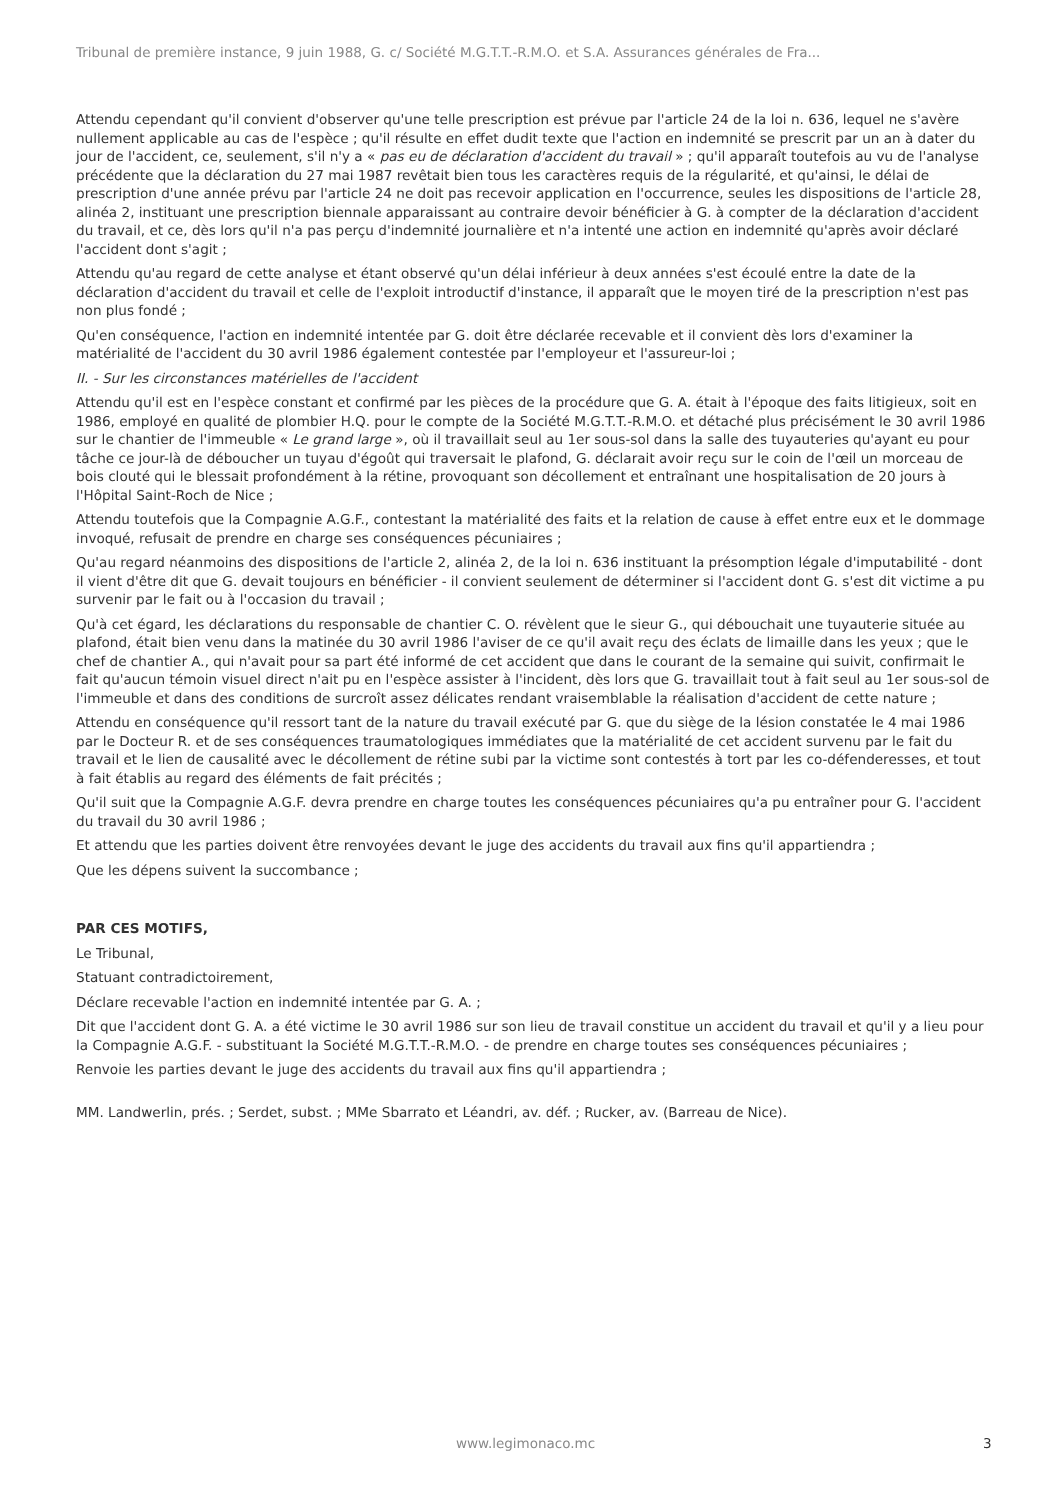Tribunal de première instance, 9 juin 1988, G. c/ Société M.G.T.T.-R.M.O. et S.A. Assurances générales de Fra...
Attendu cependant qu'il convient d'observer qu'une telle prescription est prévue par l'article 24 de la loi n. 636, lequel ne s'avère nullement applicable au cas de l'espèce ; qu'il résulte en effet dudit texte que l'action en indemnité se prescrit par un an à dater du jour de l'accident, ce, seulement, s'il n'y a « pas eu de déclaration d'accident du travail » ; qu'il apparaît toutefois au vu de l'analyse précédente que la déclaration du 27 mai 1987 revêtait bien tous les caractères requis de la régularité, et qu'ainsi, le délai de prescription d'une année prévu par l'article 24 ne doit pas recevoir application en l'occurrence, seules les dispositions de l'article 28, alinéa 2, instituant une prescription biennale apparaissant au contraire devoir bénéficier à G. à compter de la déclaration d'accident du travail, et ce, dès lors qu'il n'a pas perçu d'indemnité journalière et n'a intenté une action en indemnité qu'après avoir déclaré l'accident dont s'agit ;
Attendu qu'au regard de cette analyse et étant observé qu'un délai inférieur à deux années s'est écoulé entre la date de la déclaration d'accident du travail et celle de l'exploit introductif d'instance, il apparaît que le moyen tiré de la prescription n'est pas non plus fondé ;
Qu'en conséquence, l'action en indemnité intentée par G. doit être déclarée recevable et il convient dès lors d'examiner la matérialité de l'accident du 30 avril 1986 également contestée par l'employeur et l'assureur-loi ;
II. - Sur les circonstances matérielles de l'accident
Attendu qu'il est en l'espèce constant et confirmé par les pièces de la procédure que G. A. était à l'époque des faits litigieux, soit en 1986, employé en qualité de plombier H.Q. pour le compte de la Société M.G.T.T.-R.M.O. et détaché plus précisément le 30 avril 1986 sur le chantier de l'immeuble « Le grand large », où il travaillait seul au 1er sous-sol dans la salle des tuyauteries qu'ayant eu pour tâche ce jour-là de déboucher un tuyau d'égoût qui traversait le plafond, G. déclarait avoir reçu sur le coin de l'œil un morceau de bois clouté qui le blessait profondément à la rétine, provoquant son décollement et entraînant une hospitalisation de 20 jours à l'Hôpital Saint-Roch de Nice ;
Attendu toutefois que la Compagnie A.G.F., contestant la matérialité des faits et la relation de cause à effet entre eux et le dommage invoqué, refusait de prendre en charge ses conséquences pécuniaires ;
Qu'au regard néanmoins des dispositions de l'article 2, alinéa 2, de la loi n. 636 instituant la présomption légale d'imputabilité - dont il vient d'être dit que G. devait toujours en bénéficier - il convient seulement de déterminer si l'accident dont G. s'est dit victime a pu survenir par le fait ou à l'occasion du travail ;
Qu'à cet égard, les déclarations du responsable de chantier C. O. révèlent que le sieur G., qui débouchait une tuyauterie située au plafond, était bien venu dans la matinée du 30 avril 1986 l'aviser de ce qu'il avait reçu des éclats de limaille dans les yeux ; que le chef de chantier A., qui n'avait pour sa part été informé de cet accident que dans le courant de la semaine qui suivit, confirmait le fait qu'aucun témoin visuel direct n'ait pu en l'espèce assister à l'incident, dès lors que G. travaillait tout à fait seul au 1er sous-sol de l'immeuble et dans des conditions de surcroît assez délicates rendant vraisemblable la réalisation d'accident de cette nature ;
Attendu en conséquence qu'il ressort tant de la nature du travail exécuté par G. que du siège de la lésion constatée le 4 mai 1986 par le Docteur R. et de ses conséquences traumatologiques immédiates que la matérialité de cet accident survenu par le fait du travail et le lien de causalité avec le décollement de rétine subi par la victime sont contestés à tort par les co-défenderesses, et tout à fait établis au regard des éléments de fait précités ;
Qu'il suit que la Compagnie A.G.F. devra prendre en charge toutes les conséquences pécuniaires qu'a pu entraîner pour G. l'accident du travail du 30 avril 1986 ;
Et attendu que les parties doivent être renvoyées devant le juge des accidents du travail aux fins qu'il appartiendra ;
Que les dépens suivent la succombance ;
PAR CES MOTIFS,
Le Tribunal,
Statuant contradictoirement,
Déclare recevable l'action en indemnité intentée par G. A. ;
Dit que l'accident dont G. A. a été victime le 30 avril 1986 sur son lieu de travail constitue un accident du travail et qu'il y a lieu pour la Compagnie A.G.F. - substituant la Société M.G.T.T.-R.M.O. - de prendre en charge toutes ses conséquences pécuniaires ;
Renvoie les parties devant le juge des accidents du travail aux fins qu'il appartiendra ;
MM. Landwerlin, prés. ; Serdet, subst. ; MMe Sbarrato et Léandri, av. déf. ; Rucker, av. (Barreau de Nice).
www.legimonaco.mc 3